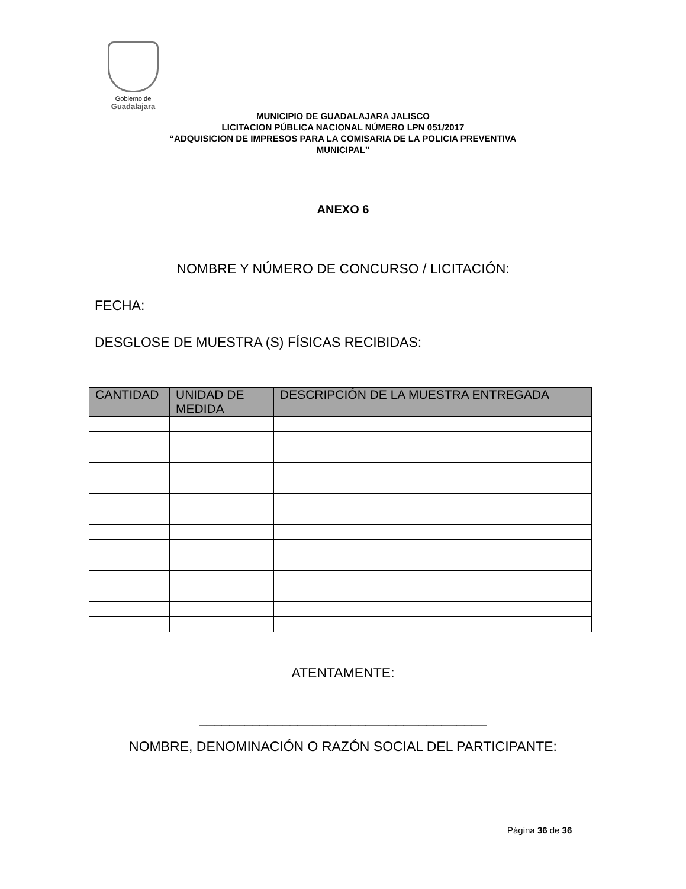Gobierno de
Guadalajara
MUNICIPIO DE GUADALAJARA JALISCO
LICITACION PÚBLICA NACIONAL NÚMERO LPN 051/2017
“ADQUISICION DE IMPRESOS PARA LA COMISARIA DE LA POLICIA PREVENTIVA
MUNICIPAL”
ANEXO 6
NOMBRE Y NÚMERO DE CONCURSO / LICITACIÓN:
FECHA:
DESGLOSE DE MUESTRA (S) FÍSICAS RECIBIDAS:
| CANTIDAD | UNIDAD DE MEDIDA | DESCRIPCIÓN DE LA MUESTRA ENTREGADA |
| --- | --- | --- |
ATENTAMENTE:
______________________________________
NOMBRE, DENOMINACIÓN O RAZÓN SOCIAL DEL PARTICIPANTE:
Página 36 de 36